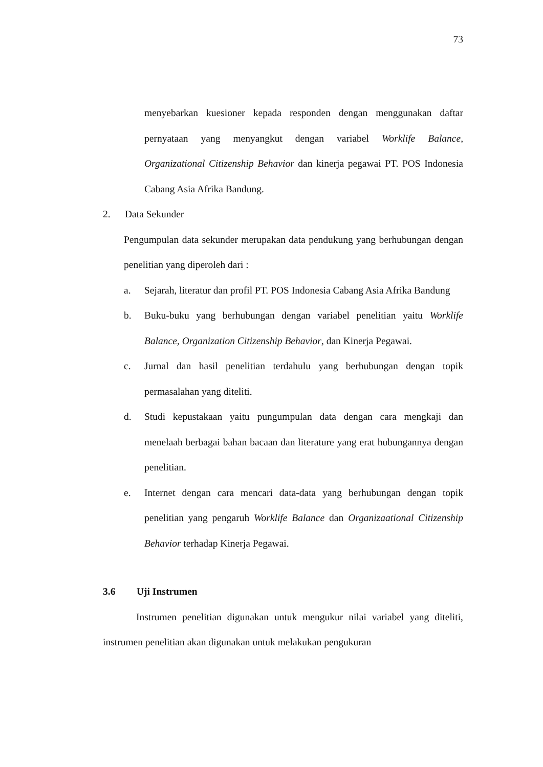73
menyebarkan kuesioner kepada responden dengan menggunakan daftar pernyataan yang menyangkut dengan variabel Worklife Balance, Organizational Citizenship Behavior dan kinerja pegawai PT. POS Indonesia Cabang Asia Afrika Bandung.
2. Data Sekunder
Pengumpulan data sekunder merupakan data pendukung yang berhubungan dengan penelitian yang diperoleh dari :
a. Sejarah, literatur dan profil PT. POS Indonesia Cabang Asia Afrika Bandung
b. Buku-buku yang berhubungan dengan variabel penelitian yaitu Worklife Balance, Organization Citizenship Behavior, dan Kinerja Pegawai.
c. Jurnal dan hasil penelitian terdahulu yang berhubungan dengan topik permasalahan yang diteliti.
d. Studi kepustakaan yaitu pungumpulan data dengan cara mengkaji dan menelaah berbagai bahan bacaan dan literature yang erat hubungannya dengan penelitian.
e. Internet dengan cara mencari data-data yang berhubungan dengan topik penelitian yang pengaruh Worklife Balance dan Organizaational Citizenship Behavior terhadap Kinerja Pegawai.
3.6 Uji Instrumen
Instrumen penelitian digunakan untuk mengukur nilai variabel yang diteliti, instrumen penelitian akan digunakan untuk melakukan pengukuran